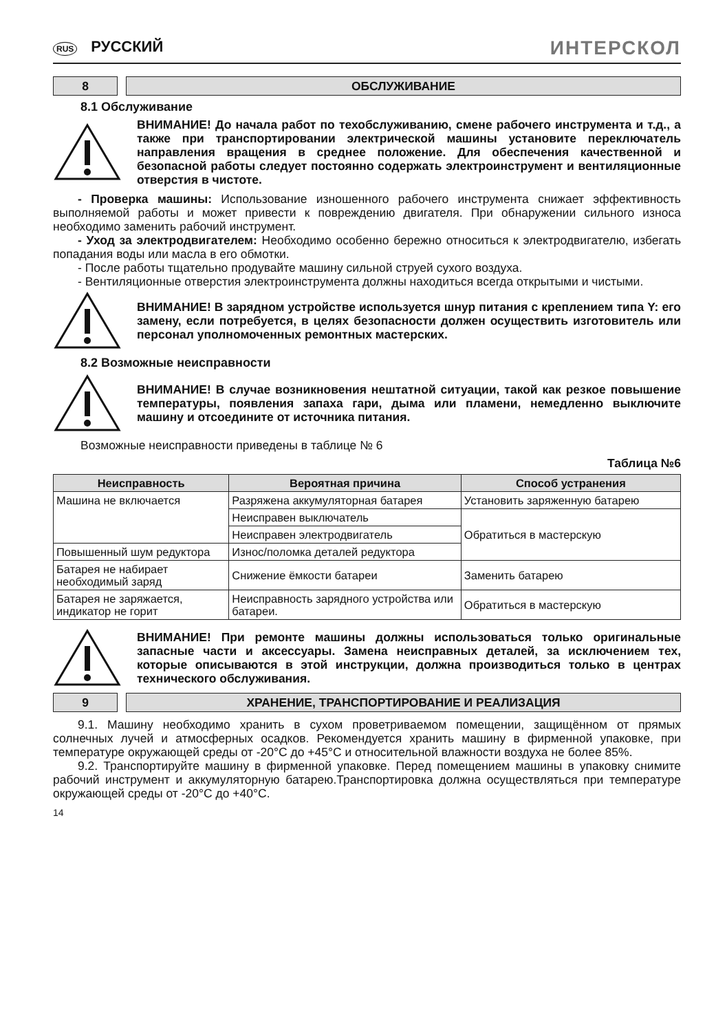RUS РУССКИЙ
ИНТЕРСКОЛ
8 ОБСЛУЖИВАНИЕ
8.1 Обслуживание
ВНИМАНИЕ! До начала работ по техобслуживанию, смене рабочего инструмента и т.д., а также при транспортировании электрической машины установите переключатель направления вращения в среднее положение. Для обеспечения качественной и безопасной работы следует постоянно содержать электроинструмент и вентиляционные отверстия в чистоте.
- Проверка машины: Использование изношенного рабочего инструмента снижает эффективность выполняемой работы и может привести к повреждению двигателя. При обнаружении сильного износа необходимо заменить рабочий инструмент.
- Уход за электродвигателем: Необходимо особенно бережно относиться к электродвигателю, избегать попадания воды или масла в его обмотки.
- После работы тщательно продувайте машину сильной струей сухого воздуха.
- Вентиляционные отверстия электроинструмента должны находиться всегда открытыми и чистыми.
ВНИМАНИЕ! В зарядном устройстве используется шнур питания с креплением типа Y: его замену, если потребуется, в целях безопасности должен осуществить изготовитель или персонал уполномоченных ремонтных мастерских.
8.2 Возможные неисправности
ВНИМАНИЕ! В случае возникновения нештатной ситуации, такой как резкое повышение температуры, появления запаха гари, дыма или пламени, немедленно выключите машину и отсоедините от источника питания.
Возможные неисправности приведены в таблице № 6
Таблица №6
| Неисправность | Вероятная причина | Способ устранения |
| --- | --- | --- |
| Машина не включается | Разряжена аккумуляторная батарея | Установить заряженную батарею |
| | Неисправен выключатель | Обратиться в мастерскую |
| | Неисправен электродвигатель | |
| Повышенный шум редуктора | Износ/поломка деталей редуктора | |
| Батарея не набирает необходимый заряд | Снижение ёмкости батареи | Заменить батарею |
| Батарея не заряжается, индикатор не горит | Неисправность зарядного устройства или батареи. | Обратиться в мастерскую |
ВНИМАНИЕ! При ремонте машины должны использоваться только оригинальные запасные части и аксессуары. Замена неисправных деталей, за исключением тех, которые описываются в этой инструкции, должна производиться только в центрах технического обслуживания.
9 ХРАНЕНИЕ, ТРАНСПОРТИРОВАНИЕ И РЕАЛИЗАЦИЯ
9.1. Машину необходимо хранить в сухом проветриваемом помещении, защищённом от прямых солнечных лучей и атмосферных осадков. Рекомендуется хранить машину в фирменной упаковке, при температуре окружающей среды от -20°С до +45°С и относительной влажности воздуха не более 85%.
9.2. Транспортируйте машину в фирменной упаковке. Перед помещением машины в упаковку снимите рабочий инструмент и аккумуляторную батарею.Транспортировка должна осуществляться при температуре окружающей среды от -20°С до +40°С.
14